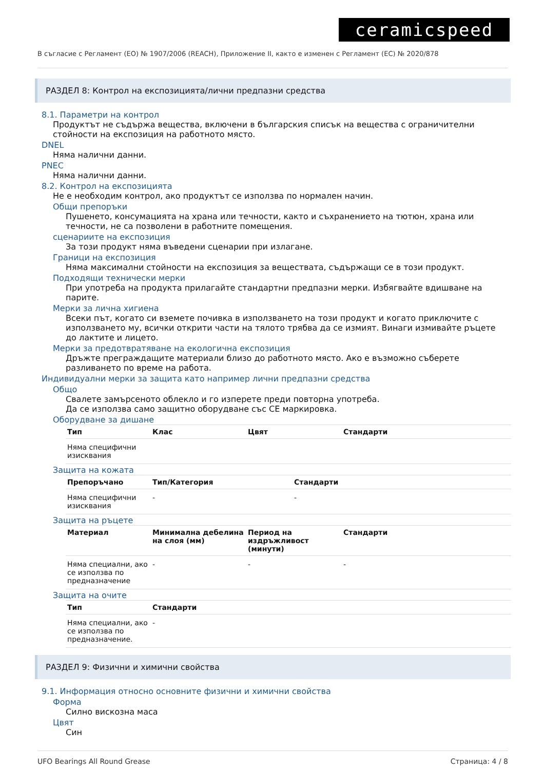ceramicspeed
В съгласие с Регламент (ЕО) № 1907/2006 (REACH), Приложение II, както е изменен с Регламент (ЕС) № 2020/878
РАЗДЕЛ 8: Контрол на експозицията/лични предпазни средства
8.1. Параметри на контрол
Продуктът не съдържа вещества, включени в българския списък на вещества с ограничителни стойности на експозиция на работното място.
DNEL
Няма налични данни.
PNEC
Няма налични данни.
8.2. Контрол на експозицията
Не е необходим контрол, ако продуктът се използва по нормален начин.
Общи препоръки
Пушенето, консумацията на храна или течности, както и съхранението на тютюн, храна или течности, не са позволени в работните помещения.
сценариите на експозиция
За този продукт няма въведени сценарии при излагане.
Граници на експозиция
Няма максимални стойности на експозиция за веществата, съдържащи се в този продукт.
Подходящи технически мерки
При употреба на продукта прилагайте стандартни предпазни мерки. Избягвайте вдишване на парите.
Мерки за лична хигиена
Всеки път, когато си вземете почивка в използването на този продукт и когато приключите с използването му, всички открити части на тялото трябва да се измият. Винаги измивайте ръцете до лактите и лицето.
Мерки за предотвратяване на екологична експозиция
Дръжте преграждащите материали близо до работното място. Ако е възможно съберете разливането по време на работа.
Индивидуални мерки за защита като например лични предпазни средства
Общо
Свалете замърсеното облекло и го изперете преди повторна употреба.
Да се използва само защитно оборудване със CE маркировка.
Оборудване за дишане
| Тип | Клас | Цвят | Стандарти |
| --- | --- | --- | --- |
| Няма специфични изисквания | | | |
Защита на кожата
| Препоръчано | Тип/Категория | Стандарти |
| --- | --- | --- |
| Няма специфични изисквания | - | - |
Защита на ръцете
| Материал | Минимална дебелина на слоя (мм) | Период на издръжливост (минути) | Стандарти |
| --- | --- | --- | --- |
| Няма специални, ако се използва по предназначение | - | - | - |
Защита на очите
| Тип | Стандарти |
| --- | --- |
| Няма специални, ако се използва по предназначение. | - |
РАЗДЕЛ 9: Физични и химични свойства
9.1. Информация относно основните физични и химични свойства
Форма
Силно вискозна маса
Цвят
Син
UFO Bearings All Round Grease Страница: 4 / 8